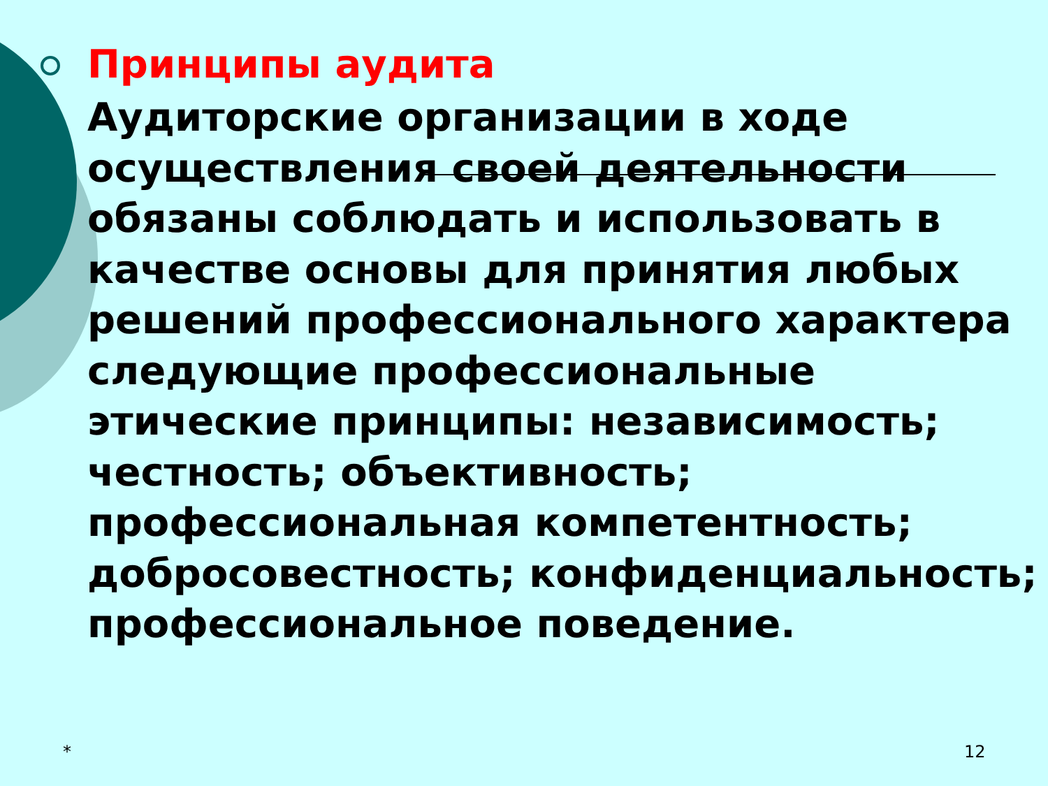Принципы аудита
Аудиторские организации в ходе осуществления своей деятельности обязаны соблюдать и использовать в качестве основы для принятия любых решений профессионального характера следующие профессиональные этические принципы: независимость; честность; объективность; профессиональная компетентность; добросовестность; конфиденциальность; профессиональное поведение.
* 12